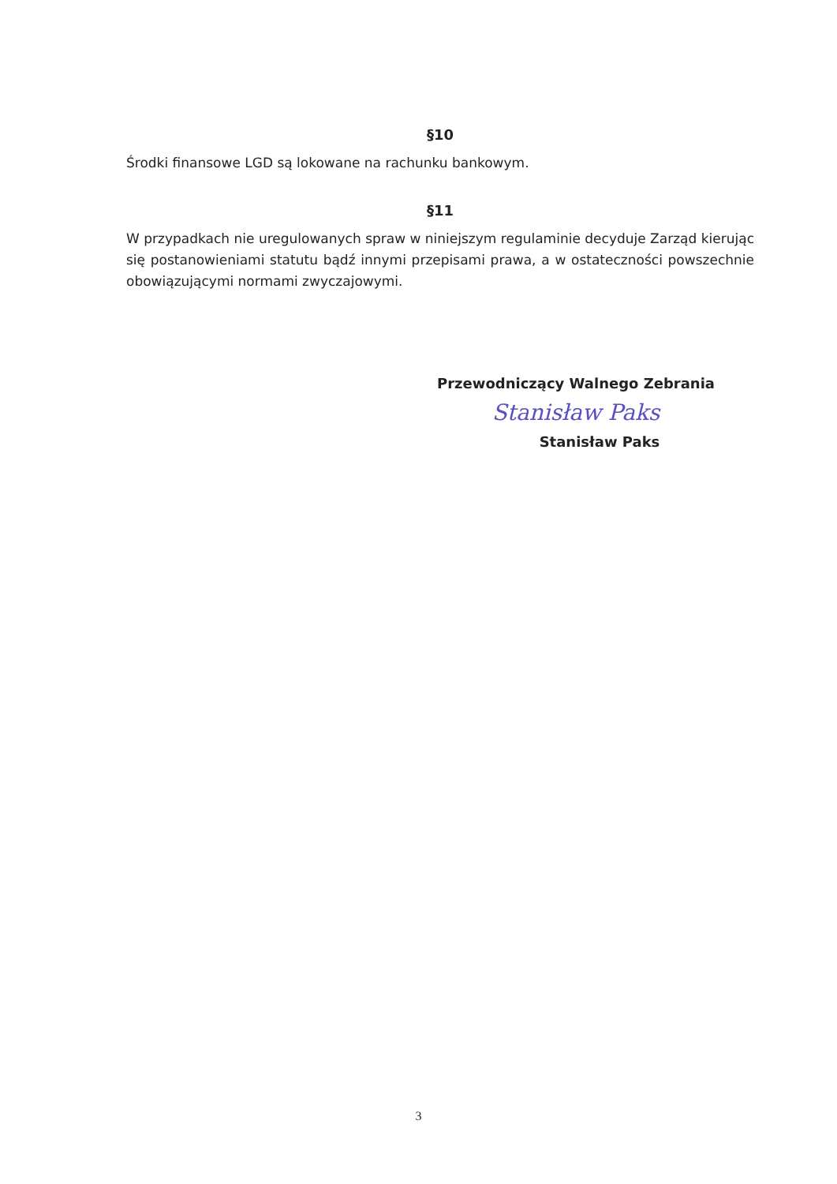§10
Środki finansowe LGD są lokowane na rachunku bankowym.
§11
W przypadkach nie uregulowanych spraw w niniejszym regulaminie decyduje Zarząd kierując się postanowieniami statutu bądź innymi przepisami prawa, a w ostateczności powszechnie obowiązującymi normami zwyczajowymi.
Przewodniczący Walnego Zebrania
Stanisław Paks
Stanisław Paks
3